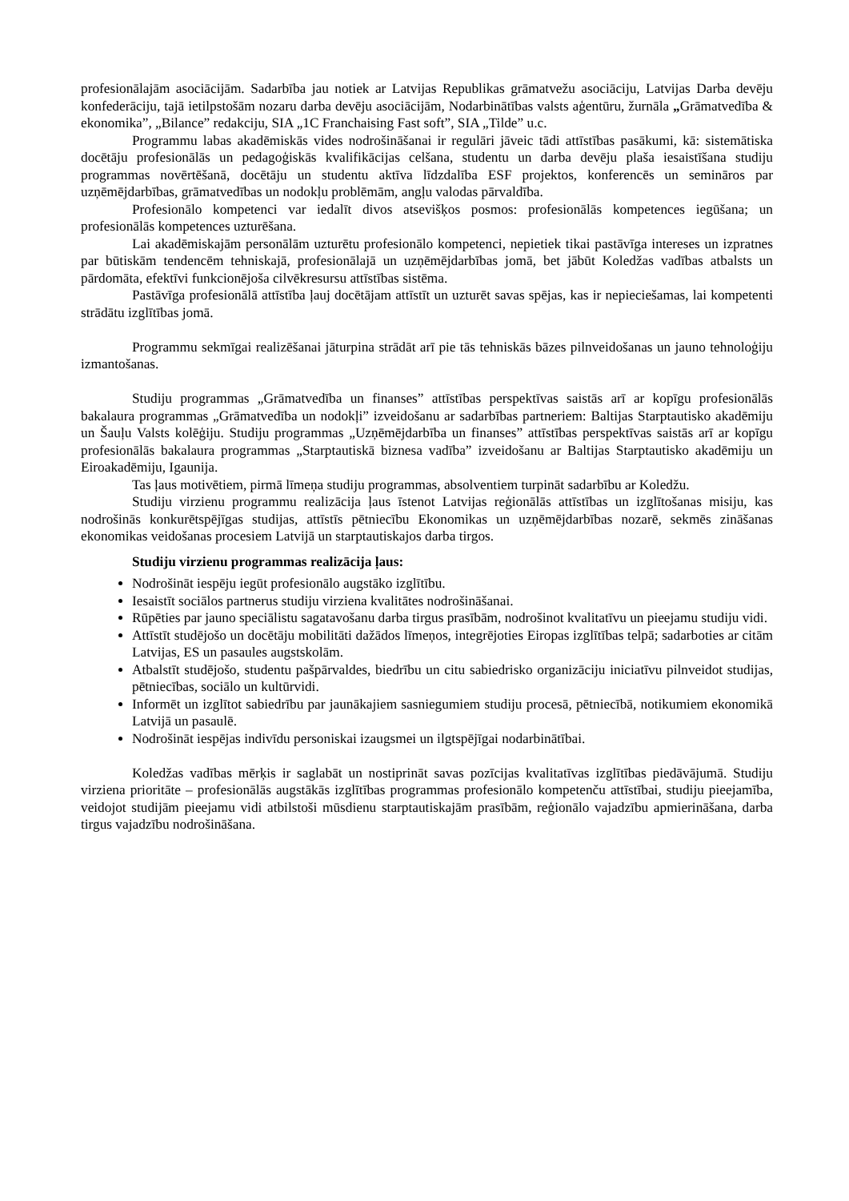profesionālajām asociācijām. Sadarbība jau notiek ar Latvijas Republikas grāmatvežu asociāciju, Latvijas Darba devēju konfederāciju, tajā ietilpstošām nozaru darba devēju asociācijām, Nodarbinātības valsts aģentūru, žurnāla „Grāmatvedība & ekonomika”, „Bilance” redakciju, SIA „1C Franchaising Fast soft”, SIA „Tilde” u.c.
Programmu labas akadēmiskās vides nodrošināšanai ir regulāri jāveic tādi attīstības pasākumi, kā: sistemātiska docētāju profesionālās un pedagoģiskās kvalifikācijas celšana, studentu un darba devēju plaša iesaistīšana studiju programmas novērtēšanā, docētāju un studentu aktīva līdzdalība ESF projektos, konferencēs un semināros par uzņēmējdarbības, grāmatvedības un nodokļu problēmām, angļu valodas pārvaldība.
Profesionālo kompetenci var iedalīt divos atsevišķos posmos: profesionālās kompetences iegūšana; un profesionālās kompetences uzturēšana.
Lai akadēmiskajām personālām uzturētu profesionālo kompetenci, nepietiek tikai pastāvīga intereses un izpratnes par būtiskām tendencēm tehniskajā, profesionālajā un uzņēmējdarbības jomā, bet jābūt Koledžas vadības atbalsts un pārdomāta, efektīvi funkcionējoša cilvēkresursu attīstības sistēma.
Pastāvīga profesionālā attīstība ļauj docētājam attīstīt un uzturēt savas spējas, kas ir nepieciešamas, lai kompetenti strādātu izglītības jomā.
Programmu sekmīgai realizēšanai jāturpina strādāt arī pie tās tehniskās bāzes pilnveidošanas un jauno tehnoloģiju izmantošanas.
Studiju programmas „Grāmatvedība un finanses” attīstības perspektīvas saistās arī ar kopīgu profesionālās bakalaura programmas „Grāmatvedība un nodokļi” izveidošanu ar sadarbības partneriem: Baltijas Starptautisko akadēmiju un Šauļu Valsts kolēģiju. Studiju programmas „Uzņēmējdarbība un finanses” attīstības perspektīvas saistās arī ar kopīgu profesionālās bakalaura programmas „Starptautiskā biznesa vadība” izveidošanu ar Baltijas Starptautisko akadēmiju un Eiroakadēmiju, Igaunija.
Tas ļaus motivētiem, pirmā līmeņa studiju programmas, absolventiem turpināt sadarbību ar Koledžu.
Studiju virzienu programmu realizācija ļaus īstenot Latvijas reģionālās attīstības un izglītošanas misiju, kas nodrošinās konkurētspējīgas studijas, attīstīs pētniecību Ekonomikas un uzņēmējdarbības nozarē, sekmēs zināšanas ekonomikas veidošanas procesiem Latvijā un starptautiskajos darba tirgos.
Studiju virzienu programmas realizācija ļaus:
Nodrošināt iespēju iegūt profesionālo augstāko izglītību.
Iesaistīt sociālos partnerus studiju virziena kvalitātes nodrošināšanai.
Rūpēties par jauno speciālistu sagatavošanu darba tirgus prasībām, nodrošinot kvalitatīvu un pieejamu studiju vidi.
Attīstīt studējošo un docētāju mobilitāti dažādos līmeņos, integrējoties Eiropas izglītības telpā; sadarboties ar citām Latvijas, ES un pasaules augstskolām.
Atbalstīt studējošo, studentu pašpārvaldes, biedrību un citu sabiedrisko organizāciju iniciatīvu pilnveidot studijas, pētniecības, sociālo un kultūrvidi.
Informēt un izglītot sabiedrību par jaunākajiem sasniegumiem studiju procesā, pētniecībā, notikumiem ekonomikā Latvijā un pasaulē.
Nodrošināt iespējas indivīdu personiskai izaugsmei un ilgtspējīgai nodarbinātībai.
Koledžas vadības mērķis ir saglabāt un nostiprināt savas pozīcijas kvalitatīvas izglītības piedāvājumā. Studiju virziena prioritāte – profesionālās augstākās izglītības programmas profesionālo kompetenču attīstībai, studiju pieejamība, veidojot studijām pieejamu vidi atbilstoši mūsdienu starptautiskajām prasībām, reģionālo vajadzību apmierināšana, darba tirgus vajadzību nodrošināšana.